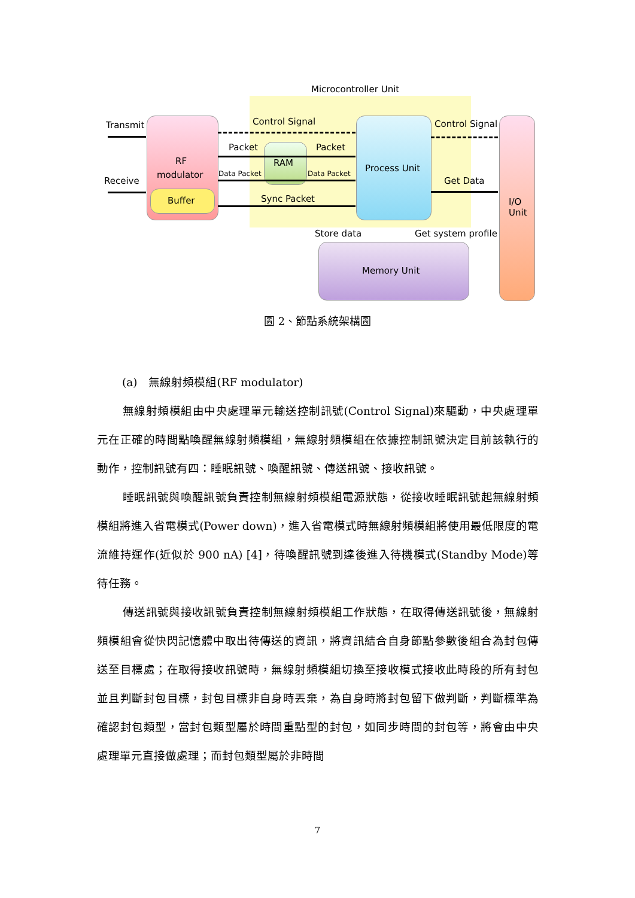Microcontroller Unit
RF
modulator
Buffer
RAM
Process Unit
Memory Unit
I/O
Unit
Transmit
Receive
Control Signal Control Signal
Packet Packet
Data Packet Data Packet
Get Data
Sync Packet
Store data Get system profile
圖 2、節點系統架構圖
(a)　無線射頻模組(RF modulator)
無線射頻模組由中央處理單元輸送控制訊號(Control Signal)來驅動，中央處理單元在正確的時間點喚醒無線射頻模組，無線射頻模組在依據控制訊號決定目前該執行的動作，控制訊號有四：睡眠訊號、喚醒訊號、傳送訊號、接收訊號。
睡眠訊號與喚醒訊號負責控制無線射頻模組電源狀態，從接收睡眠訊號起無線射頻模組將進入省電模式(Power down)，進入省電模式時無線射頻模組將使用最低限度的電流維持運作(近似於 900 nA) [4]，待喚醒訊號到達後進入待機模式(Standby Mode)等待任務。
傳送訊號與接收訊號負責控制無線射頻模組工作狀態，在取得傳送訊號後，無線射頻模組會從快閃記憶體中取出待傳送的資訊，將資訊結合自身節點參數後組合為封包傳送至目標處；在取得接收訊號時，無線射頻模組切換至接收模式接收此時段的所有封包並且判斷封包目標，封包目標非自身時丟棄，為自身時將封包留下做判斷，判斷標準為確認封包類型，當封包類型屬於時間重點型的封包，如同步時間的封包等，將會由中央處理單元直接做處理；而封包類型屬於非時間
7